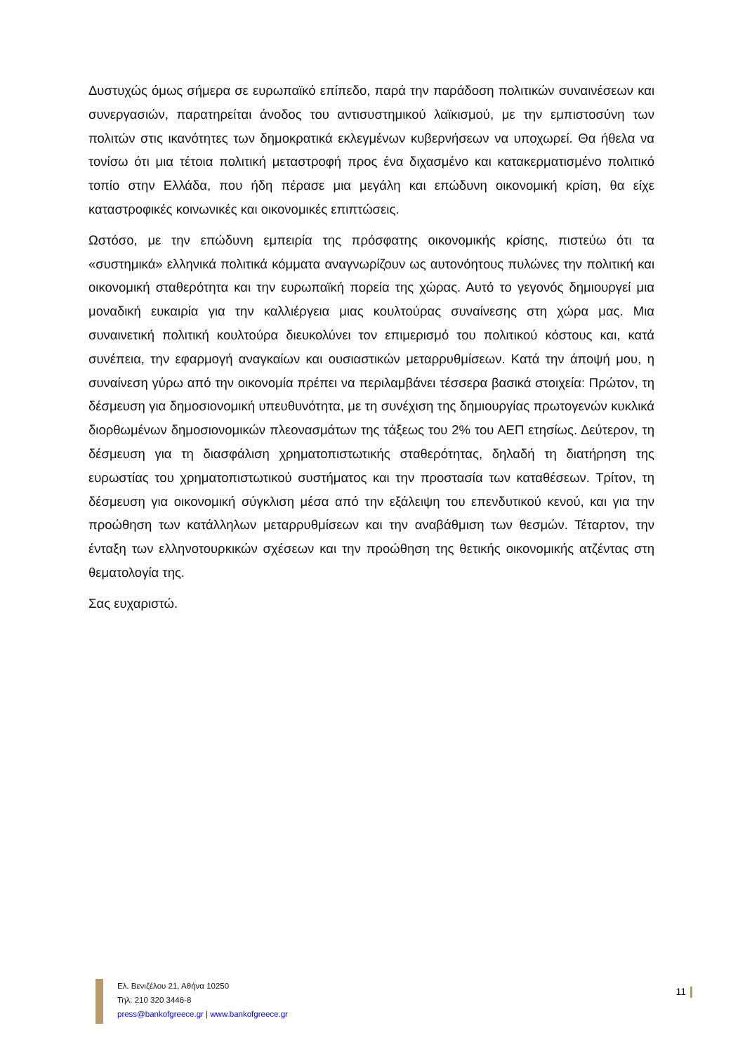Δυστυχώς όμως σήμερα σε ευρωπαϊκό επίπεδο, παρά την παράδοση πολιτικών συναινέσεων και συνεργασιών, παρατηρείται άνοδος του αντισυστημικού λαϊκισμού, με την εμπιστοσύνη των πολιτών στις ικανότητες των δημοκρατικά εκλεγμένων κυβερνήσεων να υποχωρεί. Θα ήθελα να τονίσω ότι μια τέτοια πολιτική μεταστροφή προς ένα διχασμένο και κατακερματισμένο πολιτικό τοπίο στην Ελλάδα, που ήδη πέρασε μια μεγάλη και επώδυνη οικονομική κρίση, θα είχε καταστροφικές κοινωνικές και οικονομικές επιπτώσεις.
Ωστόσο, με την επώδυνη εμπειρία της πρόσφατης οικονομικής κρίσης, πιστεύω ότι τα «συστημικά» ελληνικά πολιτικά κόμματα αναγνωρίζουν ως αυτονόητους πυλώνες την πολιτική και οικονομική σταθερότητα και την ευρωπαϊκή πορεία της χώρας. Αυτό το γεγονός δημιουργεί μια μοναδική ευκαιρία για την καλλιέργεια μιας κουλτούρας συναίνεσης στη χώρα μας. Μια συναινετική πολιτική κουλτούρα διευκολύνει τον επιμερισμό του πολιτικού κόστους και, κατά συνέπεια, την εφαρμογή αναγκαίων και ουσιαστικών μεταρρυθμίσεων. Κατά την άποψή μου, η συναίνεση γύρω από την οικονομία πρέπει να περιλαμβάνει τέσσερα βασικά στοιχεία: Πρώτον, τη δέσμευση για δημοσιονομική υπευθυνότητα, με τη συνέχιση της δημιουργίας πρωτογενών κυκλικά διορθωμένων δημοσιονομικών πλεονασμάτων της τάξεως του 2% του ΑΕΠ ετησίως. Δεύτερον, τη δέσμευση για τη διασφάλιση χρηματοπιστωτικής σταθερότητας, δηλαδή τη διατήρηση της ευρωστίας του χρηματοπιστωτικού συστήματος και την προστασία των καταθέσεων. Τρίτον, τη δέσμευση για οικονομική σύγκλιση μέσα από την εξάλειψη του επενδυτικού κενού, και για την προώθηση των κατάλληλων μεταρρυθμίσεων και την αναβάθμιση των θεσμών. Τέταρτον, την ένταξη των ελληνοτουρκικών σχέσεων και την προώθηση της θετικής οικονομικής ατζέντας στη θεματολογία της.
Σας ευχαριστώ.
Ελ. Βενιζέλου 21, Αθήνα 10250
Τηλ: 210 320 3446-8
press@bankofgreece.gr | www.bankofgreece.gr
11